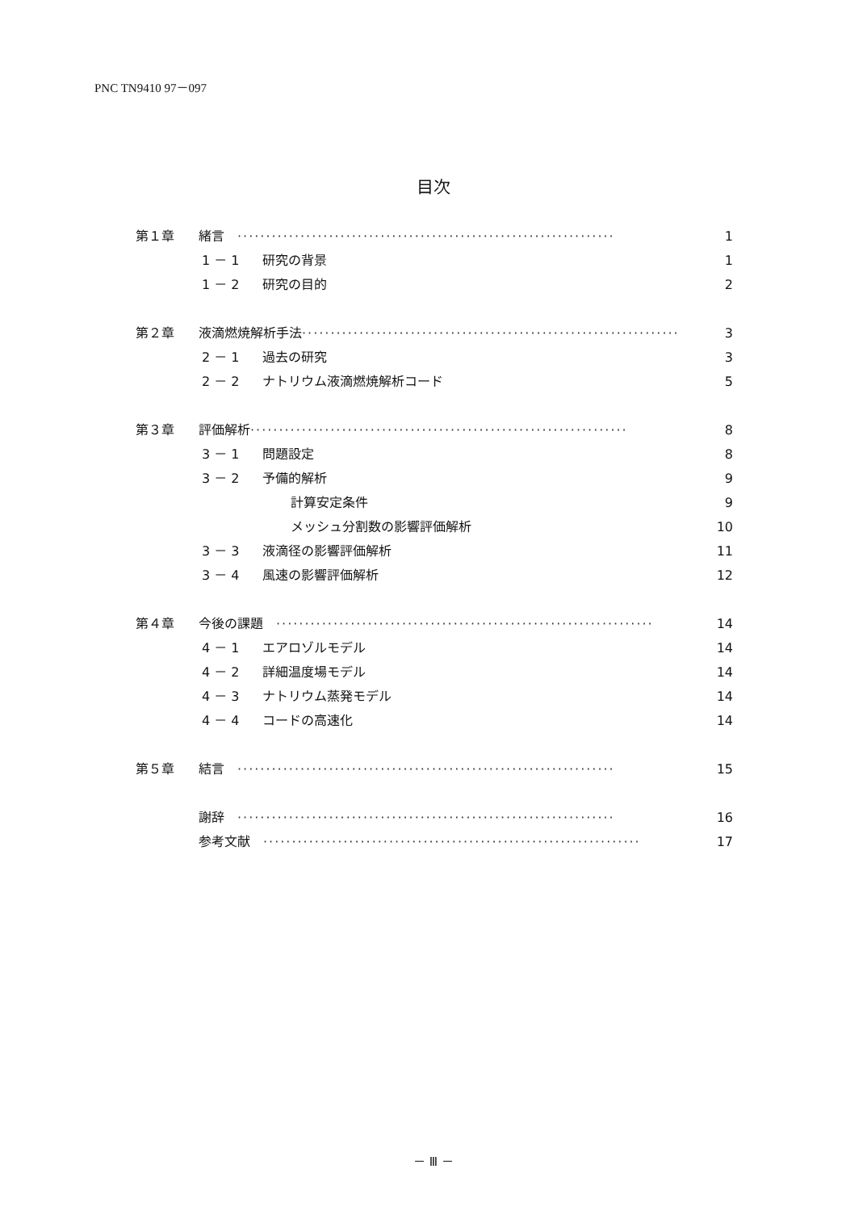PNC TN9410 97－097
目次
第１章 緒言　·································································· 1
1 － 1 研究の背景 1
1 － 2 研究の目的 2
第２章 液滴燃焼解析手法 ·································································· 3
2 － 1 過去の研究 3
2 － 2 ナトリウム液滴燃焼解析コード 5
第３章 評価解析 ·································································· 8
3 － 1 問題設定 8
3 － 2 予備的解析 9
計算安定条件 9
メッシュ分割数の影響評価解析 10
3 － 3 液滴径の影響評価解析 11
3 － 4 風速の影響評価解析 12
第４章 今後の課題　·································································· 14
4 － 1 エアロゾルモデル 14
4 － 2 詳細温度場モデル 14
4 － 3 ナトリウム蒸発モデル 14
4 － 4 コードの高速化 14
第５章 結言　·································································· 15
謝辞　·································································· 16
参考文献　·································································· 17
－ Ⅲ －